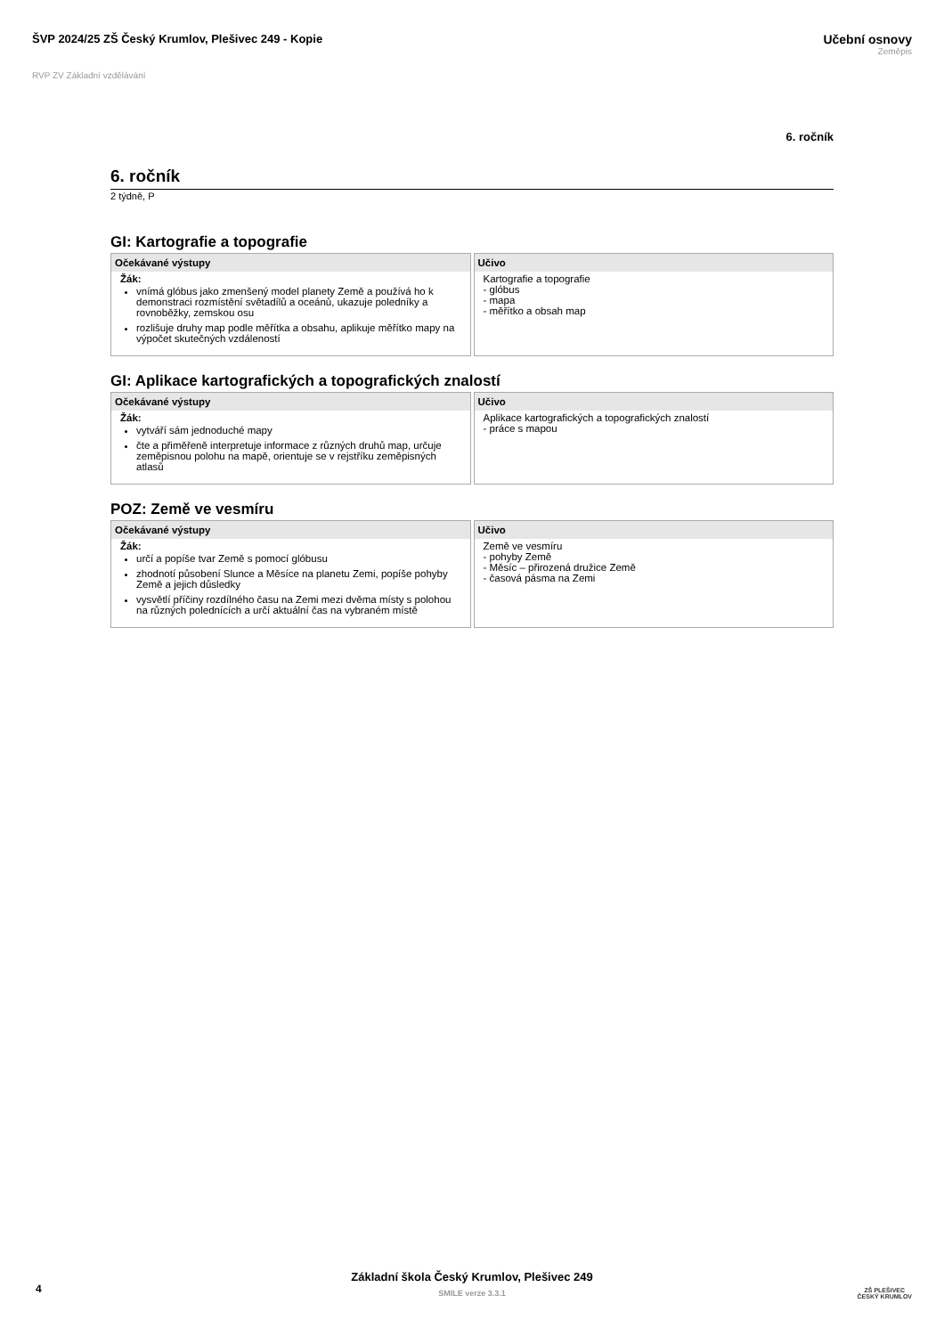ŠVP 2024/25 ZŠ Český Krumlov, Plešivec 249 - Kopie
Učební osnovy
Zeměpis
RVP ZV Základní vzdělávání
6. ročník
6. ročník
2 týdně, P
GI: Kartografie a topografie
Očekávané výstupy
Žák:
vnímá glóbus jako zmenšený model planety Země a používá ho k demonstraci rozmístění světadílů a oceánů, ukazuje poledníky a rovnoběžky, zemskou osu
rozlišuje druhy map podle měřítka a obsahu, aplikuje měřítko mapy na výpočet skutečných vzdáleností
Učivo
Kartografie a topografie
- glóbus
- mapa
- měřítko a obsah map
GI: Aplikace kartografických a topografických znalostí
Očekávané výstupy
Žák:
vytváří sám jednoduché mapy
čte a přiměřeně interpretuje informace z různých druhů map, určuje zeměpisnou polohu na mapě, orientuje se v rejstříku zeměpisných atlasů
Učivo
Aplikace kartografických a topografických znalostí
- práce s mapou
POZ: Země ve vesmíru
Očekávané výstupy
Žák:
určí a popíše tvar Země s pomocí glóbusu
zhodnotí působení Slunce a Měsíce na planetu Zemi, popíše pohyby Země a jejich důsledky
vysvětlí příčiny rozdílného času na Zemi mezi dvěma místy s polohou na různých polednících a určí aktuální čas na vybraném místě
Učivo
Země ve vesmíru
- pohyby Země
- Měsíc – přirozená družice Země
- časová pásma na Zemi
Základní škola Český Krumlov, Plešivec 249
SMILE verze 3.3.1
4
ZŠ PLEŠIVEC
ČESKÝ KRUMLOV